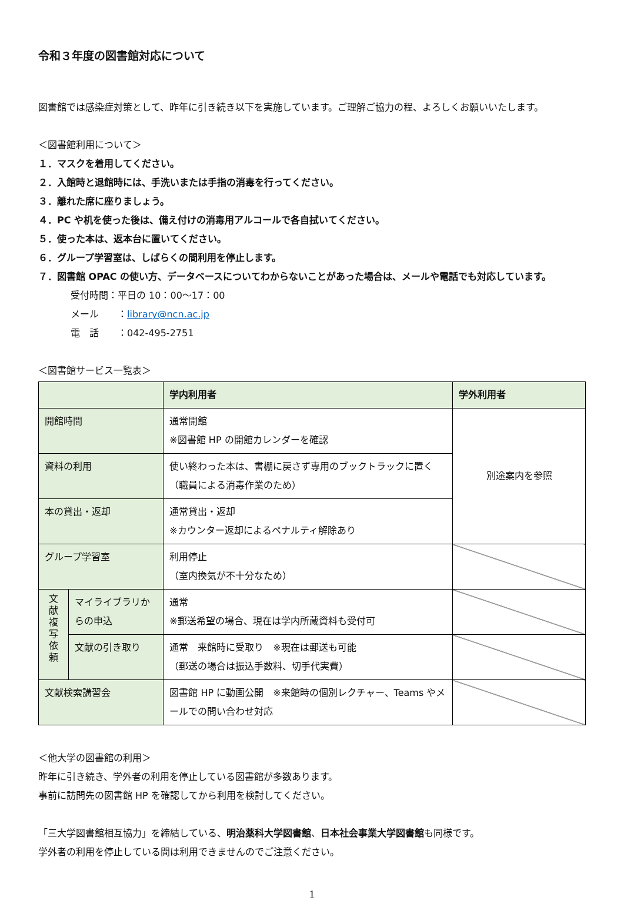令和３年度の図書館対応について
図書館では感染症対策として、昨年に引き続き以下を実施しています。ご理解ご協力の程、よろしくお願いいたします。
＜図書館利用について＞
１．マスクを着用してください。
２．入館時と退館時には、手洗いまたは手指の消毒を行ってください。
３．離れた席に座りましょう。
４．PC や机を使った後は、備え付けの消毒用アルコールで各自拭いてください。
５．使った本は、返本台に置いてください。
６．グループ学習室は、しばらくの間利用を停止します。
７．図書館 OPAC の使い方、データベースについてわからないことがあった場合は、メールや電話でも対応しています。
受付時間：平日の 10：00～17：00
メール　　：library@ncn.ac.jp
電　話　　：042-495-2751
＜図書館サービス一覧表＞
| | | 学内利用者 | 学外利用者 |
| --- | --- | --- | --- |
| 開館時間 | | 通常開館 ※図書館 HP の開館カレンダーを確認 | 別途案内を参照 |
| 資料の利用 | | 使い終わった本は、書棚に戻さず専用のブックトラックに置く （職員による消毒作業のため） | |
| 本の貸出・返却 | | 通常貸出・返却 ※カウンター返却によるペナルティ解除あり | |
| グループ学習室 | | 利用停止 （室内換気が不十分なため） | |
| 文 献 複 写 依 頼 | マイライブラリからの申込 | 通常 ※郵送希望の場合、現在は学内所蔵資料も受付可 | |
| | 文献の引き取り | 通常 来館時に受取り ※現在は郵送も可能 （郵送の場合は振込手数料、切手代実費） | |
| 文献検索講習会 | | 図書館 HP に動画公開 ※来館時の個別レクチャー、Teams やメールでの問い合わせ対応 | |
＜他大学の図書館の利用＞
昨年に引き続き、学外者の利用を停止している図書館が多数あります。
事前に訪問先の図書館 HP を確認してから利用を検討してください。
「三大学図書館相互協力」を締結している、明治薬科大学図書館、日本社会事業大学図書館も同様です。
学外者の利用を停止している間は利用できませんのでご注意ください。
1